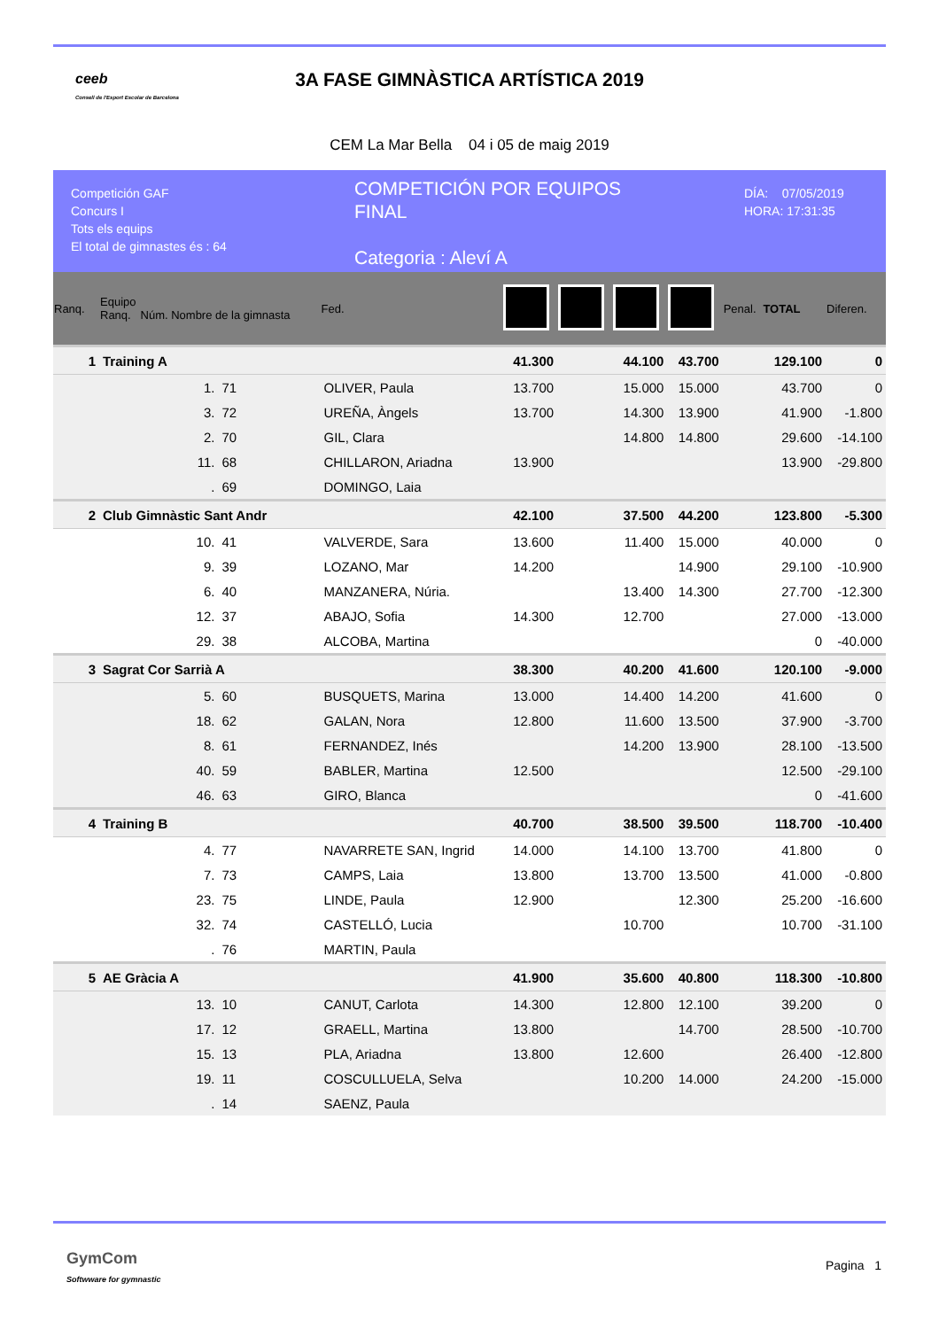ceeb
Consell de l'Esport Escolar de Barcelona
3A FASE GIMNÀSTICA ARTÍSTICA 2019
CEM La Mar Bella 04 i 05 de maig 2019
Competición GAF
Concurs I
Tots els equips
El total de gimnastes és : 64
COMPETICIÓN POR EQUIPOS
FINAL
Categoria : Aleví A
DÍA: 07/05/2019
HORA: 17:31:35
| Ranq. | Equipo Ranq. Núm. Nombre de la gimnasta | | | Fed. | | | | | Penal. | TOTAL | Diferen. |
| --- | --- | --- | --- | --- | --- | --- | --- | --- | --- | --- | --- |
| 1 | Training A | | | | 41.300 | | 44.100 | 43.700 | | 129.100 | 0 |
| | 1. | 71 | OLIVER, Paula | | 13.700 | | 15.000 | 15.000 | | 43.700 | 0 |
| | 3. | 72 | UREÑA, Àngels | | 13.700 | | 14.300 | 13.900 | | 41.900 | -1.800 |
| | 2. | 70 | GIL, Clara | | | | 14.800 | 14.800 | | 29.600 | -14.100 |
| | 11. | 68 | CHILLARON, Ariadna | | 13.900 | | | | | 13.900 | -29.800 |
| | . | 69 | DOMINGO, Laia | | | | | | | | |
| 2 | Club Gimnàstic Sant Andr | | | | 42.100 | | 37.500 | 44.200 | | 123.800 | -5.300 |
| | 10. | 41 | VALVERDE, Sara | | 13.600 | | 11.400 | 15.000 | | 40.000 | 0 |
| | 9. | 39 | LOZANO, Mar | | 14.200 | | | 14.900 | | 29.100 | -10.900 |
| | 6. | 40 | MANZANERA, Núria. | | | | 13.400 | 14.300 | | 27.700 | -12.300 |
| | 12. | 37 | ABAJO, Sofia | | 14.300 | | 12.700 | | | 27.000 | -13.000 |
| | 29. | 38 | ALCOBA, Martina | | | | | | | 0 | -40.000 |
| 3 | Sagrat Cor Sarrià A | | | | 38.300 | | 40.200 | 41.600 | | 120.100 | -9.000 |
| | 5. | 60 | BUSQUETS, Marina | | 13.000 | | 14.400 | 14.200 | | 41.600 | 0 |
| | 18. | 62 | GALAN, Nora | | 12.800 | | 11.600 | 13.500 | | 37.900 | -3.700 |
| | 8. | 61 | FERNANDEZ, Inés | | | | 14.200 | 13.900 | | 28.100 | -13.500 |
| | 40. | 59 | BABLER, Martina | | 12.500 | | | | | 12.500 | -29.100 |
| | 46. | 63 | GIRO, Blanca | | | | | | | 0 | -41.600 |
| 4 | Training B | | | | 40.700 | | 38.500 | 39.500 | | 118.700 | -10.400 |
| | 4. | 77 | NAVARRETE SAN, Ingrid | | 14.000 | | 14.100 | 13.700 | | 41.800 | 0 |
| | 7. | 73 | CAMPS, Laia | | 13.800 | | 13.700 | 13.500 | | 41.000 | -0.800 |
| | 23. | 75 | LINDE, Paula | | 12.900 | | | 12.300 | | 25.200 | -16.600 |
| | 32. | 74 | CASTELLÓ, Lucia | | | | 10.700 | | | 10.700 | -31.100 |
| | . | 76 | MARTIN, Paula | | | | | | | | |
| 5 | AE Gràcia A | | | | 41.900 | | 35.600 | 40.800 | | 118.300 | -10.800 |
| | 13. | 10 | CANUT, Carlota | | 14.300 | | 12.800 | 12.100 | | 39.200 | 0 |
| | 17. | 12 | GRAELL, Martina | | 13.800 | | | 14.700 | | 28.500 | -10.700 |
| | 15. | 13 | PLA, Ariadna | | 13.800 | | 12.600 | | | 26.400 | -12.800 |
| | 19. | 11 | COSCULLUELA, Selva | | | | 10.200 | 14.000 | | 24.200 | -15.000 |
| | . | 14 | SAENZ, Paula | | | | | | | | |
GymCom
Softwware for gymnastic
Pagina 1